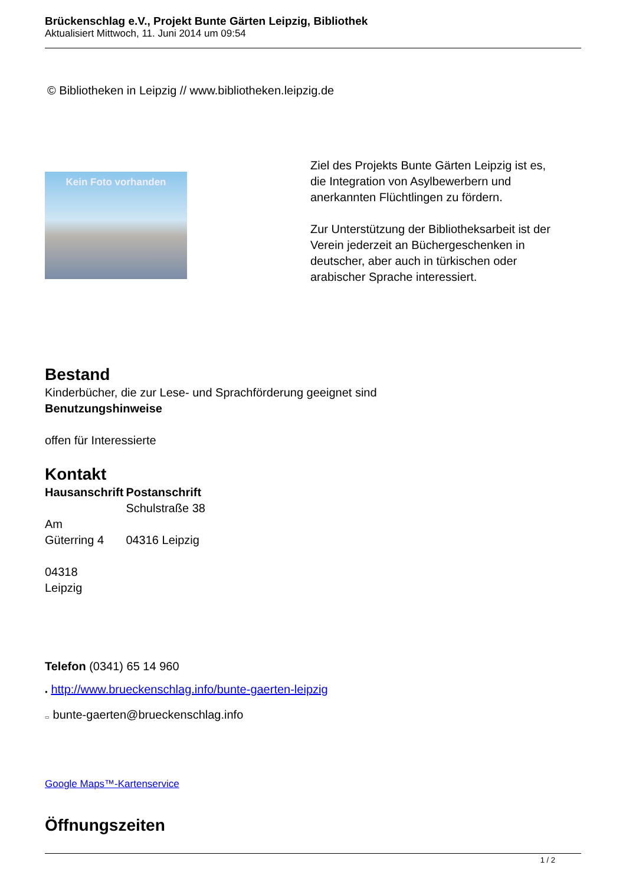Brückenschlag e.V., Projekt Bunte Gärten Leipzig, Bibliothek
Aktualisiert Mittwoch, 11. Juni 2014 um 09:54
© Bibliotheken in Leipzig // www.bibliotheken.leipzig.de
Kein Foto vorhanden
Ziel des Projekts Bunte Gärten Leipzig ist es,
die Integration von Asylbewerbern und
anerkannten Flüchtlingen zu fördern.
Zur Unterstützung der Bibliotheksarbeit ist der
Verein jederzeit an Büchergeschenken in
deutscher, aber auch in türkischen oder
arabischer Sprache interessiert.
Bestand
Kinderbücher, die zur Lese- und Sprachförderung geeignet sind
Benutzungshinweise
offen für Interessierte
Kontakt
| Hausanschrift | Postanschrift |
| --- | --- |
| Am Güterring 4 04318 Leipzig | Schulstraße 38 04316 Leipzig |
Telefon (0341) 65 14 960
● http://www.brueckenschlag.info/bunte-gaerten-leipzig
▭ bunte-gaerten@brueckenschlag.info
Google Maps™-Kartenservice
Öffnungszeiten
1 / 2